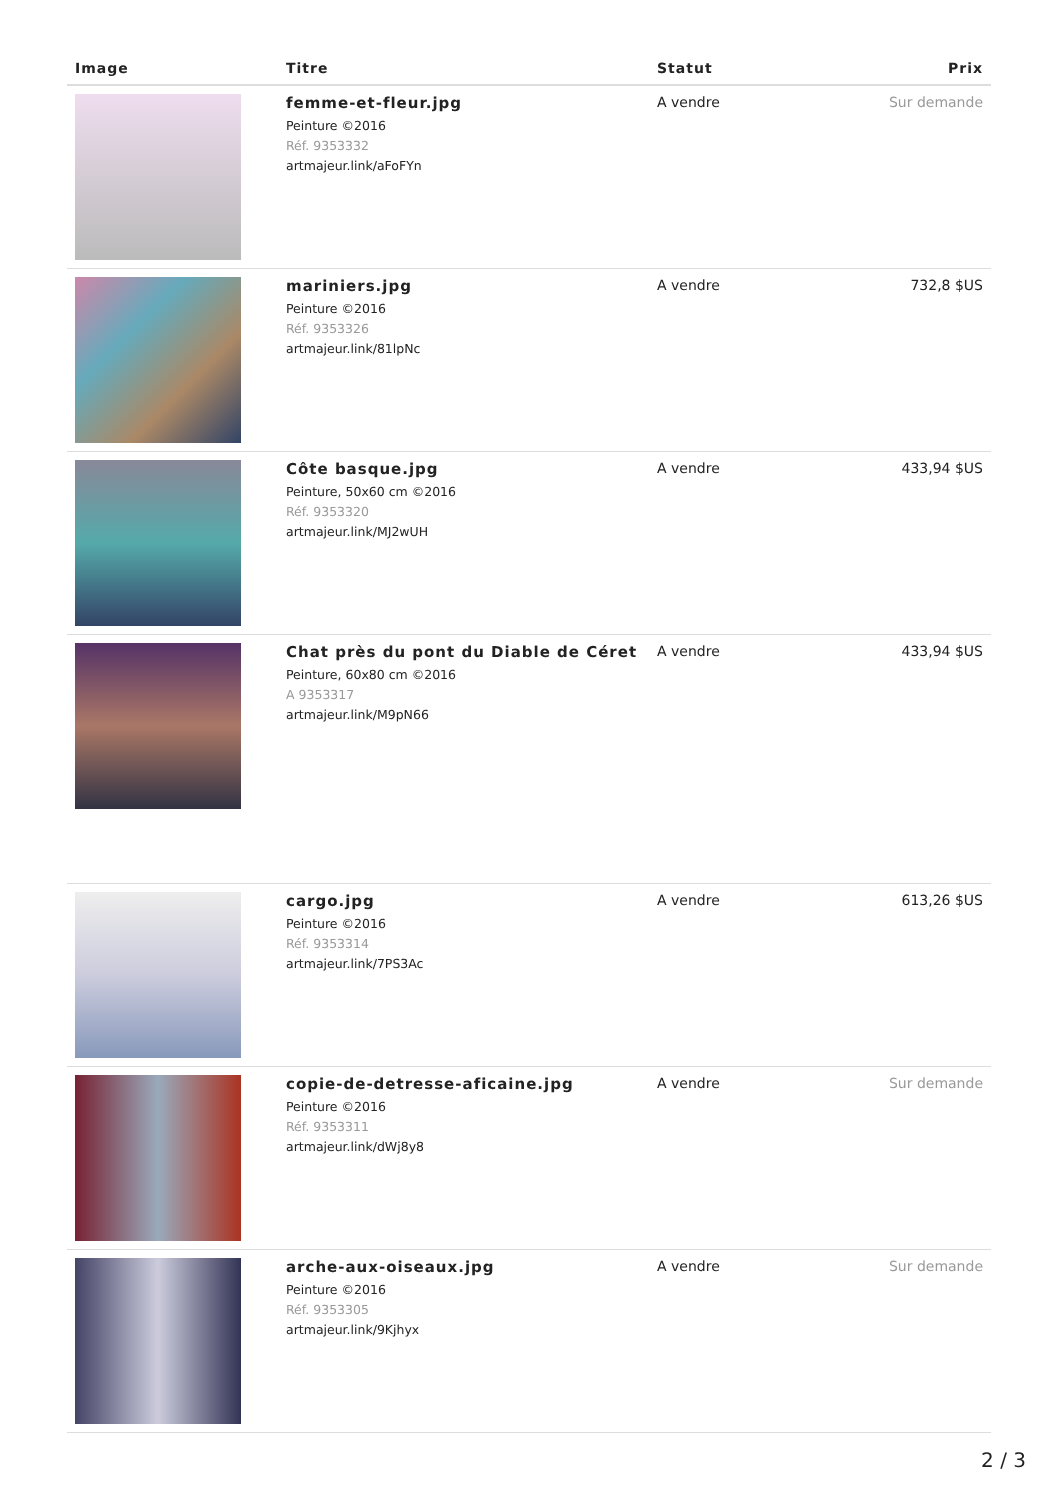| Image | Titre | Statut | Prix |
| --- | --- | --- | --- |
| | femme-et-fleur.jpg Peinture ©2016 Réf. 9353332 artmajeur.link/aFoFYn | A vendre | Sur demande |
| | mariniers.jpg Peinture ©2016 Réf. 9353326 artmajeur.link/81lpNc | A vendre | 732,8 $US |
| | Côte basque.jpg Peinture, 50x60 cm ©2016 Réf. 9353320 artmajeur.link/MJ2wUH | A vendre | 433,94 $US |
| | Chat près du pont du Diable de Céret Peinture, 60x80 cm ©2016 A 9353317 artmajeur.link/M9pN66 | A vendre | 433,94 $US |
| | cargo.jpg Peinture ©2016 Réf. 9353314 artmajeur.link/7PS3Ac | A vendre | 613,26 $US |
| | copie-de-detresse-aficaine.jpg Peinture ©2016 Réf. 9353311 artmajeur.link/dWj8y8 | A vendre | Sur demande |
| | arche-aux-oiseaux.jpg Peinture ©2016 Réf. 9353305 artmajeur.link/9Kjhyx | A vendre | Sur demande |
2 / 3